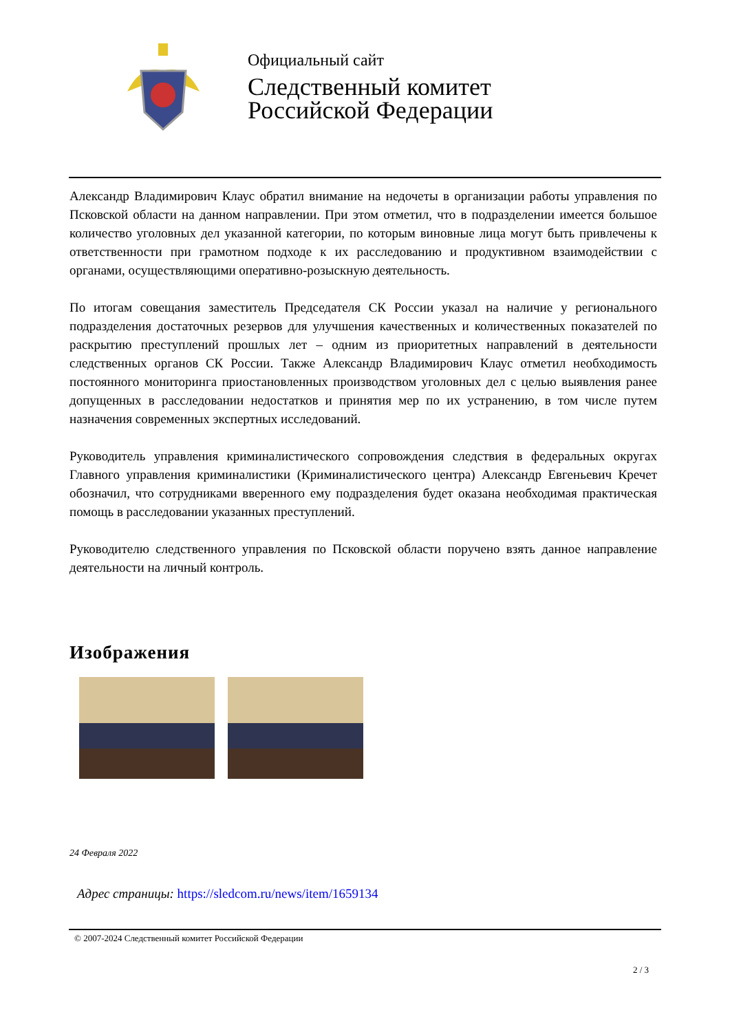Официальный сайт
Следственный комитет
Российской Федерации
Александр Владимирович Клаус обратил внимание на недочеты в организации работы управления по Псковской области на данном направлении. При этом отметил, что в подразделении имеется большое количество уголовных дел указанной категории, по которым виновные лица могут быть привлечены к ответственности при грамотном подходе к их расследованию и продуктивном взаимодействии с органами, осуществляющими оперативно-розыскную деятельность.
По итогам совещания заместитель Председателя СК России указал на наличие у регионального подразделения достаточных резервов для улучшения качественных и количественных показателей по раскрытию преступлений прошлых лет – одним из приоритетных направлений в деятельности следственных органов СК России. Также Александр Владимирович Клаус отметил необходимость постоянного мониторинга приостановленных производством уголовных дел с целью выявления ранее допущенных в расследовании недостатков и принятия мер по их устранению, в том числе путем назначения современных экспертных исследований.
Руководитель управления криминалистического сопровождения следствия в федеральных округах Главного управления криминалистики (Криминалистического центра) Александр Евгеньевич Кречет обозначил, что сотрудниками вверенного ему подразделения будет оказана необходимая практическая помощь в расследовании указанных преступлений.
Руководителю следственного управления по Псковской области поручено взять данное направление деятельности на личный контроль.
Изображения
24 Февраля 2022
Адрес страницы: https://sledcom.ru/news/item/1659134
© 2007-2024 Следственный комитет Российской Федерации
2 / 3